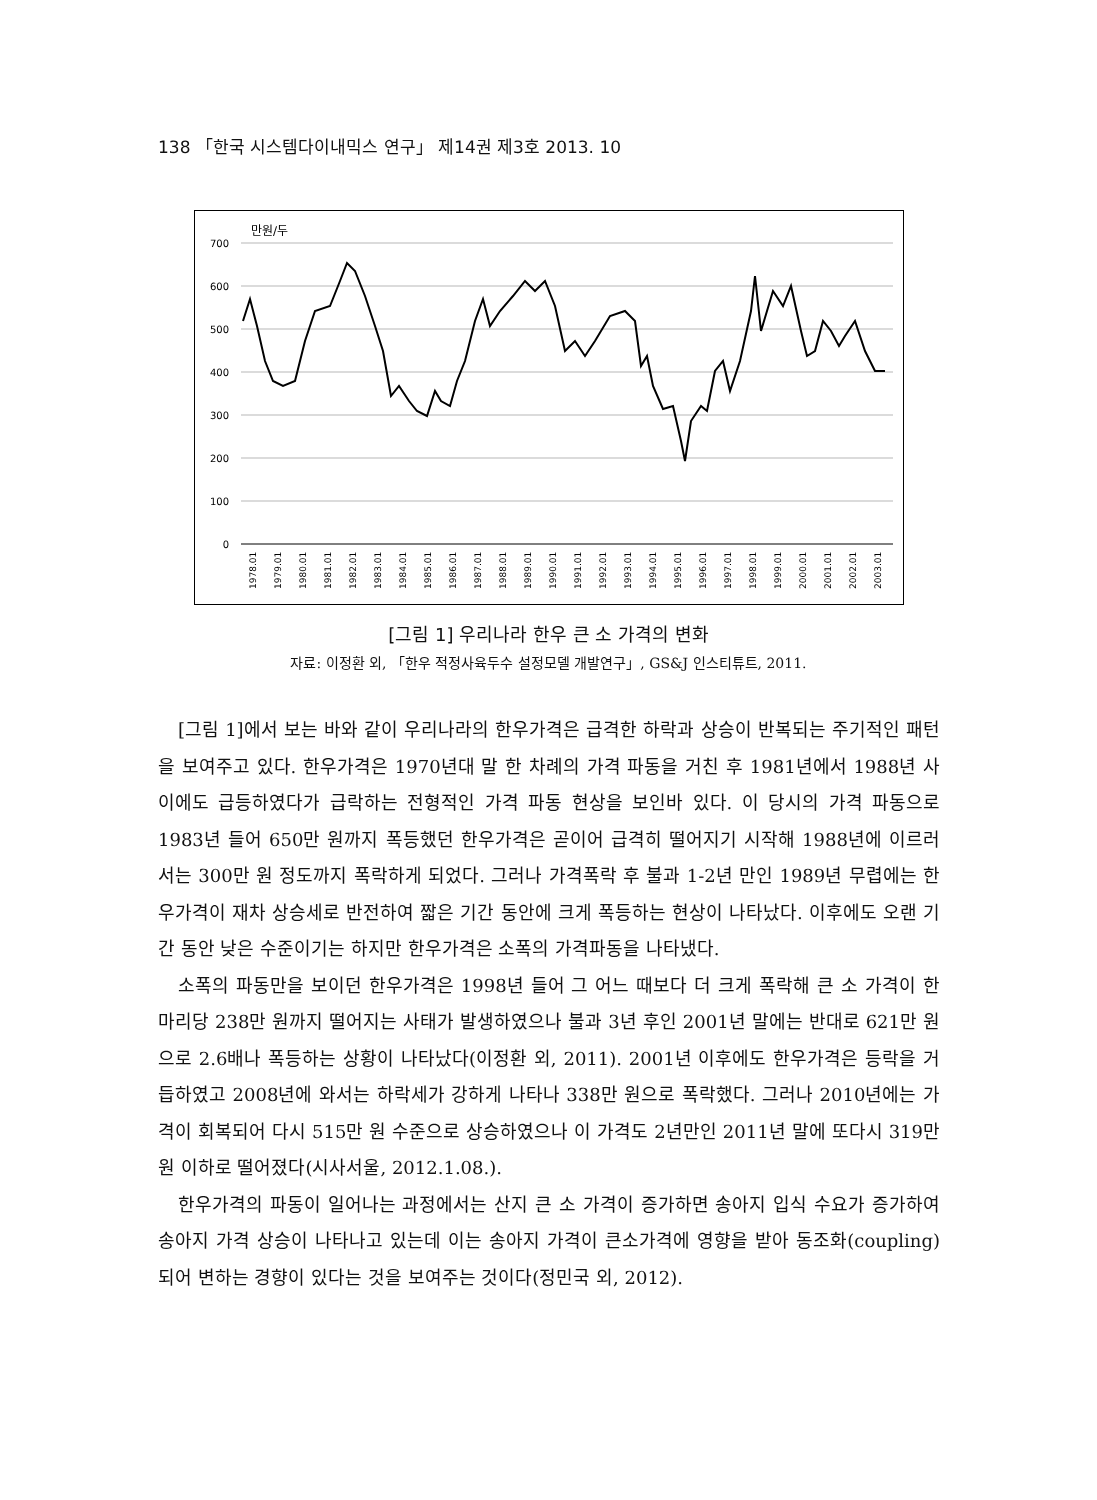138 「한국 시스템다이내믹스 연구」 제14권 제3호 2013. 10
만원/두
700
600
500
400
300
200
100
0
1978.01
1979.01
1980.01
1981.01
1982.01
1983.01
1984.01
1985.01
1986.01
1987.01
1988.01
1989.01
1990.01
1991.01
1992.01
1993.01
1994.01
1995.01
1996.01
1997.01
1998.01
1999.01
2000.01
2001.01
2002.01
2003.01
[그림 1] 우리나라 한우 큰 소 가격의 변화
자료: 이정환 외, 「한우 적정사육두수 설정모델 개발연구」, GS&J 인스티튜트, 2011.
[그림 1]에서 보는 바와 같이 우리나라의 한우가격은 급격한 하락과 상승이 반복되는 주기적인 패턴을 보여주고 있다. 한우가격은 1970년대 말 한 차례의 가격 파동을 거친 후 1981년에서 1988년 사이에도 급등하였다가 급락하는 전형적인 가격 파동 현상을 보인바 있다. 이 당시의 가격 파동으로 1983년 들어 650만 원까지 폭등했던 한우가격은 곧이어 급격히 떨어지기 시작해 1988년에 이르러서는 300만 원 정도까지 폭락하게 되었다. 그러나 가격폭락 후 불과 1-2년 만인 1989년 무렵에는 한우가격이 재차 상승세로 반전하여 짧은 기간 동안에 크게 폭등하는 현상이 나타났다. 이후에도 오랜 기간 동안 낮은 수준이기는 하지만 한우가격은 소폭의 가격파동을 나타냈다.
소폭의 파동만을 보이던 한우가격은 1998년 들어 그 어느 때보다 더 크게 폭락해 큰 소 가격이 한 마리당 238만 원까지 떨어지는 사태가 발생하였으나 불과 3년 후인 2001년 말에는 반대로 621만 원으로 2.6배나 폭등하는 상황이 나타났다(이정환 외, 2011). 2001년 이후에도 한우가격은 등락을 거듭하였고 2008년에 와서는 하락세가 강하게 나타나 338만 원으로 폭락했다. 그러나 2010년에는 가격이 회복되어 다시 515만 원 수준으로 상승하였으나 이 가격도 2년만인 2011년 말에 또다시 319만 원 이하로 떨어졌다(시사서울, 2012.1.08.).
한우가격의 파동이 일어나는 과정에서는 산지 큰 소 가격이 증가하면 송아지 입식 수요가 증가하여 송아지 가격 상승이 나타나고 있는데 이는 송아지 가격이 큰소가격에 영향을 받아 동조화(coupling) 되어 변하는 경향이 있다는 것을 보여주는 것이다(정민국 외, 2012).